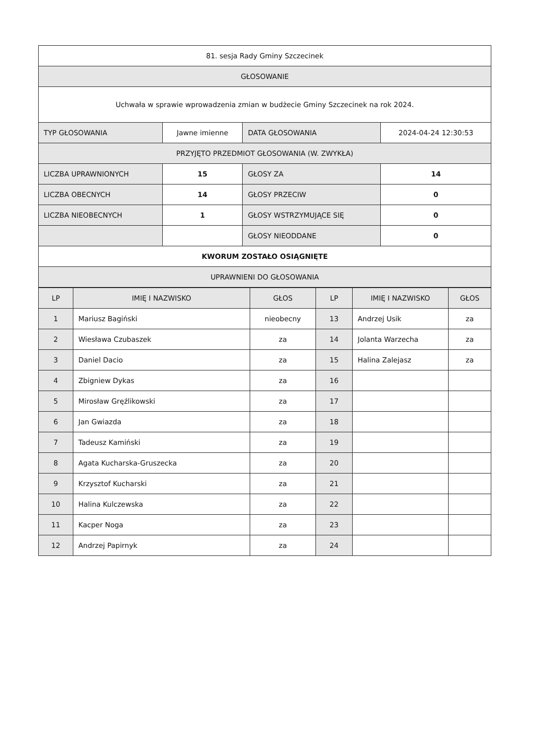| 81. sesja Rady Gminy Szczecinek | | | |
| GŁOSOWANIE | | | |
| Uchwała w sprawie wprowadzenia zmian w budżecie Gminy Szczecinek na rok 2024. | | | |
| TYP GŁOSOWANIA | Jawne imienne | DATA GŁOSOWANIA | 2024-04-24 12:30:53 |
| PRZYJĘTO PRZEDMIOT GŁOSOWANIA (W. ZWYKŁA) | | | |
| LICZBA UPRAWNIONYCH | 15 | GŁOSY ZA | 14 |
| LICZBA OBECNYCH | 14 | GŁOSY PRZECIW | 0 |
| LICZBA NIEOBECNYCH | 1 | GŁOSY WSTRZYMUJĄCE SIĘ | 0 |
| | | GŁOSY NIEODDANE | 0 |
| KWORUM ZOSTAŁO OSIĄGNIĘTE | | | |
| UPRAWNIENI DO GŁOSOWANIA | | | |
| LP | IMIĘ I NAZWISKO | GŁOS | LP | IMIĘ I NAZWISKO | GŁOS |
| --- | --- | --- | --- | --- | --- |
| 1 | Mariusz Bagiński | nieobecny | 13 | Andrzej Usik | za |
| 2 | Wiesława Czubaszek | za | 14 | Jolanta Warzecha | za |
| 3 | Daniel Dacio | za | 15 | Halina Zalejasz | za |
| 4 | Zbigniew Dykas | za | 16 | | |
| 5 | Mirosław Gręźlikowski | za | 17 | | |
| 6 | Jan Gwiazda | za | 18 | | |
| 7 | Tadeusz Kamiński | za | 19 | | |
| 8 | Agata Kucharska-Gruszecka | za | 20 | | |
| 9 | Krzysztof Kucharski | za | 21 | | |
| 10 | Halina Kulczewska | za | 22 | | |
| 11 | Kacper Noga | za | 23 | | |
| 12 | Andrzej Papirnyk | za | 24 | | |